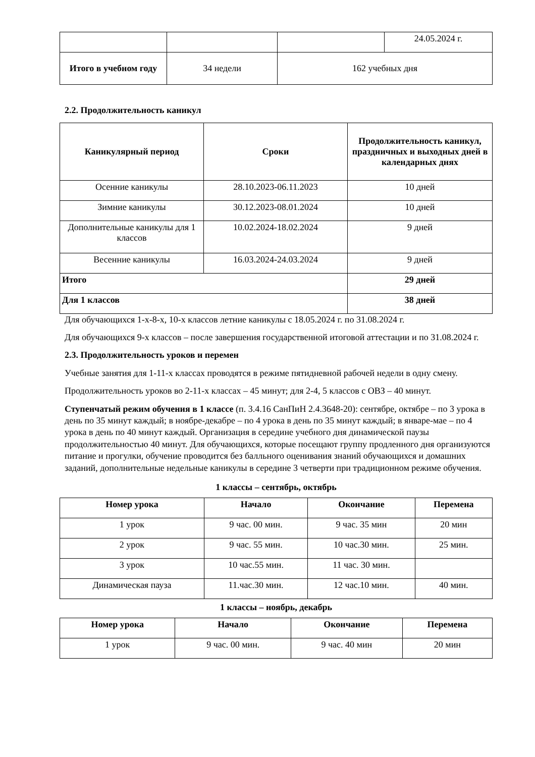| | | | 24.05.2024 г. |
| Итого в учебном году | 34 недели | 162 учебных дня | |
2.2. Продолжительность каникул
| Каникулярный период | Сроки | Продолжительность каникул, праздничных и выходных дней в календарных днях |
| --- | --- | --- |
| Осенние каникулы | 28.10.2023-06.11.2023 | 10 дней |
| Зимние каникулы | 30.12.2023-08.01.2024 | 10 дней |
| Дополнительные каникулы для 1 классов | 10.02.2024-18.02.2024 | 9 дней |
| Весенние каникулы | 16.03.2024-24.03.2024 | 9 дней |
| Итого | | 29 дней |
| Для 1 классов | | 38 дней |
Для обучающихся 1-х-8-х, 10-х классов летние каникулы с 18.05.2024 г. по 31.08.2024 г.
Для обучающихся 9-х классов – после завершения государственной итоговой аттестации и по 31.08.2024 г.
2.3. Продолжительность уроков и перемен
Учебные занятия для 1-11-х классах проводятся в режиме пятидневной рабочей недели в одну смену.
Продолжительность уроков во 2-11-х классах – 45 минут; для 2-4, 5 классов с ОВЗ – 40 минут.
Ступенчатый режим обучения в 1 классе (п. 3.4.16 СанПиН 2.4.3648-20): сентябре, октябре – по 3 урока в день по 35 минут каждый; в ноябре-декабре – по 4 урока в день по 35 минут каждый; в январе-мае – по 4 урока в день по 40 минут каждый. Организация в середине учебного дня динамической паузы продолжительностью 40 минут. Для обучающихся, которые посещают группу продленного дня организуются питание и прогулки, обучение проводится без балльного оценивания знаний обучающихся и домашних заданий, дополнительные недельные каникулы в середине 3 четверти при традиционном режиме обучения.
1 классы – сентябрь, октябрь
| Номер урока | Начало | Окончание | Перемена |
| --- | --- | --- | --- |
| 1 урок | 9 час. 00 мин. | 9 час. 35 мин | 20 мин |
| 2 урок | 9 час. 55 мин. | 10 час.30 мин. | 25 мин. |
| 3 урок | 10 час.55 мин. | 11 час. 30 мин. | |
| Динамическая пауза | 11.час.30 мин. | 12 час.10 мин. | 40 мин. |
1 классы – ноябрь, декабрь
| Номер урока | Начало | Окончание | Перемена |
| --- | --- | --- | --- |
| 1 урок | 9 час. 00 мин. | 9 час. 40 мин | 20 мин |